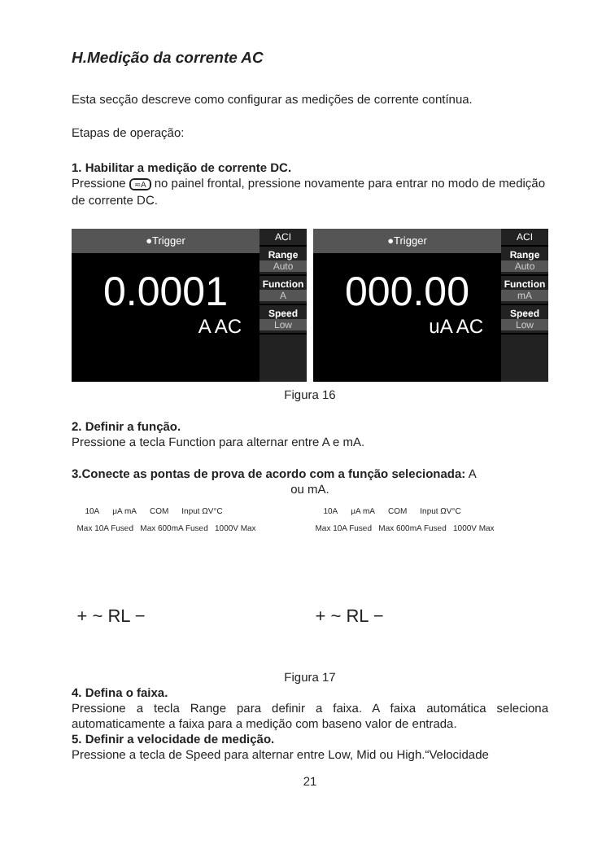H.Medição da corrente AC
Esta secção descreve como configurar as medições de corrente contínua.
Etapas de operação:
1. Habilitar a medição de corrente DC.
Pressione ≂A no painel frontal, pressione novamente para entrar no modo de medição de corrente DC.
●Trigger
0.0001
A AC
ACI
Range
Auto
Function
A
Speed
Low
●Trigger
000.00
uA AC
ACI
Range
Auto
Function
mA
Speed
Low
Figura 16
2. Definir a função.
Pressione a tecla Function para alternar entre A e mA.
3.Conecte as pontas de prova de acordo com a função selecionada: A
ou mA.
10A μA mA COM Input ΩV°C
Max 10A Fused Max 600mA Fused 1000V Max
+ ~ RL −
10A μA mA COM Input ΩV°C
Max 10A Fused Max 600mA Fused 1000V Max
+ ~ RL −
Figura 17
4. Defina o faixa.
Pressione a tecla Range para definir a faixa. A faixa automática seleciona automaticamente a faixa para a medição com baseno valor de entrada.
5. Definir a velocidade de medição.
Pressione a tecla de Speed para alternar entre Low, Mid ou High.“Velocidade
21